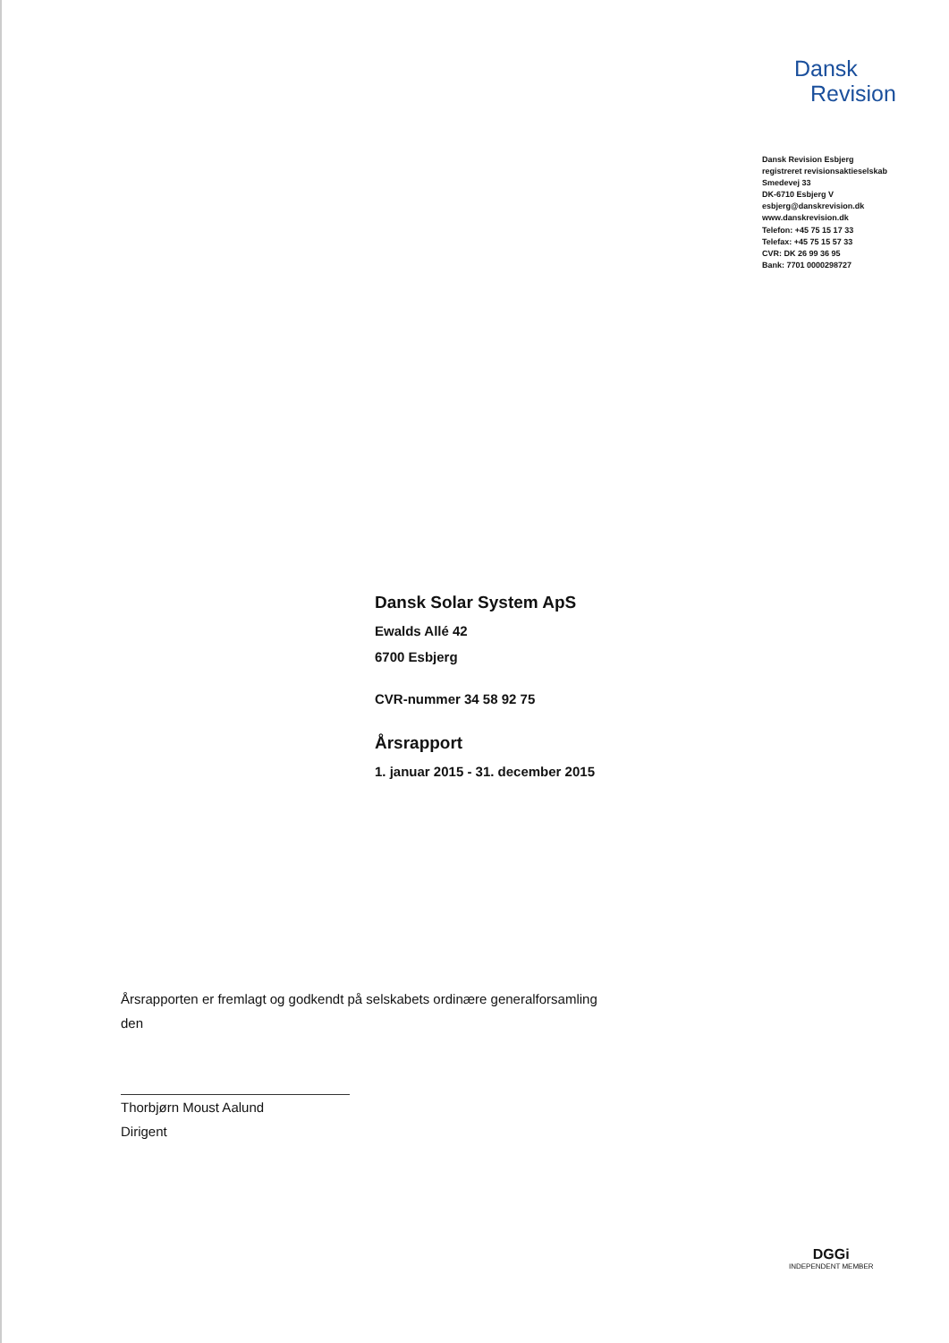Dansk
Revision
Dansk Revision Esbjerg
registreret revisionsaktieselskab
Smedevej 33
DK-6710 Esbjerg V
esbjerg@danskrevision.dk
www.danskrevision.dk
Telefon: +45 75 15 17 33
Telefax: +45 75 15 57 33
CVR: DK 26 99 36 95
Bank: 7701 0000298727
Dansk Solar System ApS
Ewalds Allé 42
6700 Esbjerg
CVR-nummer 34 58 92 75
Årsrapport
1. januar 2015 - 31. december 2015
Årsrapporten er fremlagt og godkendt på selskabets ordinære generalforsamling
den
Thorbjørn Moust Aalund
Dirigent
DGGi
INDEPENDENT MEMBER